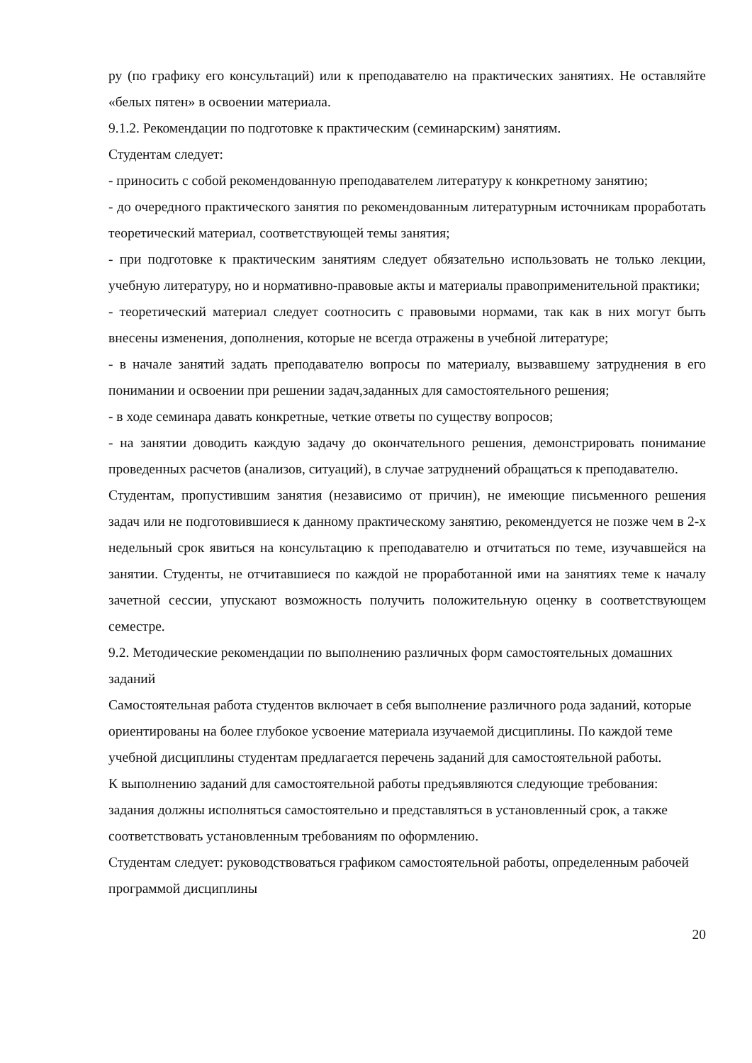ру (по графику его консультаций) или к преподавателю на практических занятиях. Не оставляйте «белых пятен» в освоении материала.
9.1.2. Рекомендации по подготовке к практическим (семинарским) занятиям.
Студентам следует:
- приносить с собой рекомендованную преподавателем литературу к конкретному занятию;
- до очередного практического занятия по рекомендованным литературным источникам проработать теоретический материал, соответствующей темы занятия;
- при подготовке к практическим занятиям следует обязательно использовать не только лекции, учебную литературу, но и нормативно-правовые акты и материалы правоприменительной практики;
- теоретический материал следует соотносить с правовыми нормами, так как в них могут быть внесены изменения, дополнения, которые не всегда отражены в учебной литературе;
- в начале занятий задать преподавателю вопросы по материалу, вызвавшему затруднения в его понимании и освоении при решении задач,заданных для самостоятельного решения;
- в ходе семинара давать конкретные, четкие ответы по существу вопросов;
- на занятии доводить каждую задачу до окончательного решения, демонстрировать понимание проведенных расчетов (анализов, ситуаций), в случае затруднений обращаться к преподавателю.
Студентам, пропустившим занятия (независимо от причин), не имеющие письменного решения задач или не подготовившиеся к данному практическому занятию, рекомендуется не позже чем в 2-х недельный срок явиться на консультацию к преподавателю и отчитаться по теме, изучавшейся на занятии. Студенты, не отчитавшиеся по каждой не проработанной ими на занятиях теме к началу зачетной сессии, упускают возможность получить положительную оценку в соответствующем семестре.
9.2. Методические рекомендации по выполнению различных форм самостоятельных домашних заданий
Самостоятельная работа студентов включает в себя выполнение различного рода заданий, которые ориентированы на более глубокое усвоение материала изучаемой дисциплины. По каждой теме учебной дисциплины студентам предлагается перечень заданий для самостоятельной работы.
К выполнению заданий для самостоятельной работы предъявляются следующие требования: задания должны исполняться самостоятельно и представляться в установленный срок, а также соответствовать установленным требованиям по оформлению.
Студентам следует: руководствоваться графиком самостоятельной работы, определенным рабочей программой дисциплины
20